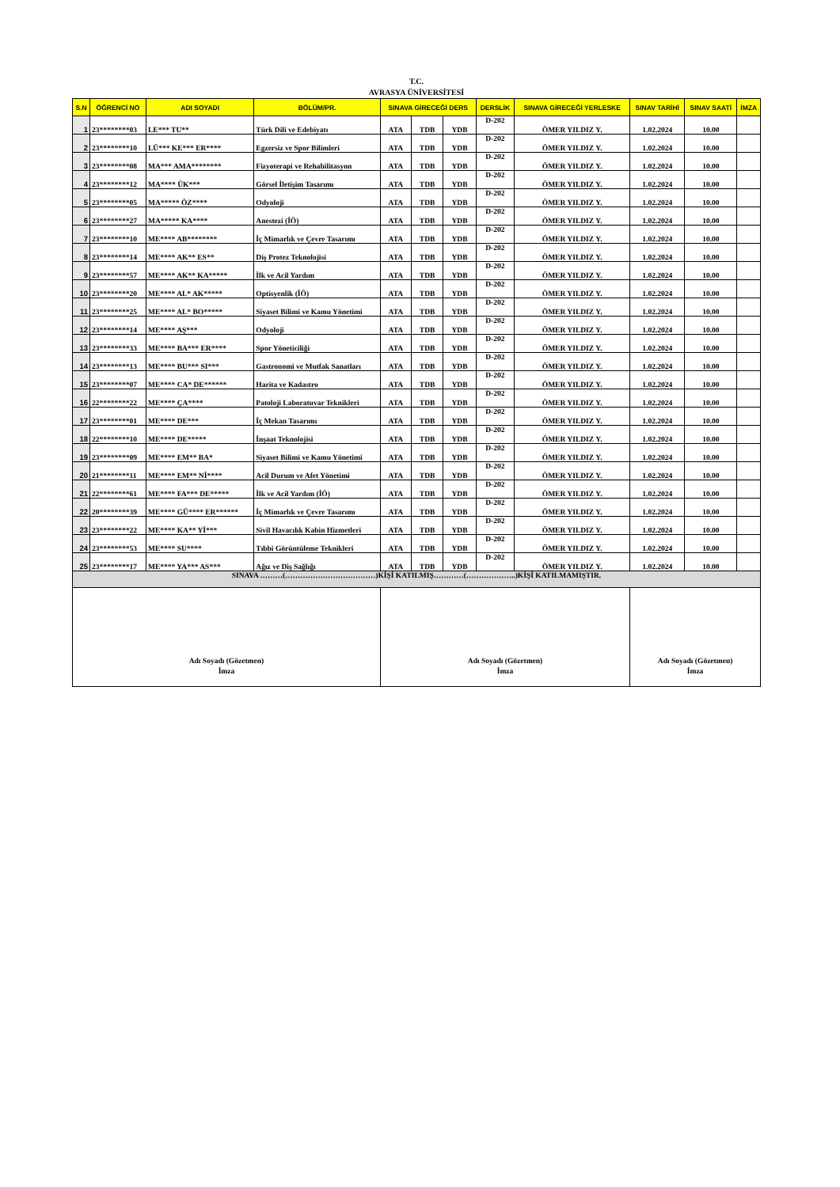T.C.
AVRASYA ÜNİVERSİTESİ
| S.N | ÖĞRENCİ NO | ADI SOYADI | BÖLÜM/PR. | SINAVA GİRECEĞİ DERS | | | DERSLİK | SINAVA GİRECEĞİ YERLESKE | SINAV TARİHİ | SINAV SAATİ | İMZA |
| --- | --- | --- | --- | --- | --- | --- | --- | --- | --- | --- | --- |
| 1 | 23********03 | LE*** TU** | Türk Dili ve Edebiyatı | ATA | TDB | YDB | D-202 | ÖMER YILDIZ Y. | 1.02.2024 | 10.00 | |
| 2 | 23********10 | LÜ*** KE*** ER**** | Egzersiz ve Spor Bilimleri | ATA | TDB | YDB | D-202 | ÖMER YILDIZ Y. | 1.02.2024 | 10.00 | |
| 3 | 23********08 | MA*** AMA******** | Fizyoterapi ve Rehabilitasyon | ATA | TDB | YDB | D-202 | ÖMER YILDIZ Y. | 1.02.2024 | 10.00 | |
| 4 | 23********12 | MA**** ÜK*** | Görsel İletişim Tasarımı | ATA | TDB | YDB | D-202 | ÖMER YILDIZ Y. | 1.02.2024 | 10.00 | |
| 5 | 23********05 | MA***** ÖZ**** | Odyoloji | ATA | TDB | YDB | D-202 | ÖMER YILDIZ Y. | 1.02.2024 | 10.00 | |
| 6 | 23********27 | MA***** KA**** | Anestezi (İÖ) | ATA | TDB | YDB | D-202 | ÖMER YILDIZ Y. | 1.02.2024 | 10.00 | |
| 7 | 23********10 | ME**** AB******** | İç Mimarlık ve Çevre Tasarımı | ATA | TDB | YDB | D-202 | ÖMER YILDIZ Y. | 1.02.2024 | 10.00 | |
| 8 | 23********14 | ME**** AK** ES** | Diş Protez Teknolojisi | ATA | TDB | YDB | D-202 | ÖMER YILDIZ Y. | 1.02.2024 | 10.00 | |
| 9 | 23********57 | ME**** AK** KA***** | İlk ve Acil Yardım | ATA | TDB | YDB | D-202 | ÖMER YILDIZ Y. | 1.02.2024 | 10.00 | |
| 10 | 23********20 | ME**** AL* AK***** | Optisyenlik (İÖ) | ATA | TDB | YDB | D-202 | ÖMER YILDIZ Y. | 1.02.2024 | 10.00 | |
| 11 | 23********25 | ME**** AL* BO***** | Siyaset Bilimi ve Kamu Yönetimi | ATA | TDB | YDB | D-202 | ÖMER YILDIZ Y. | 1.02.2024 | 10.00 | |
| 12 | 23********14 | ME**** AŞ*** | Odyoloji | ATA | TDB | YDB | D-202 | ÖMER YILDIZ Y. | 1.02.2024 | 10.00 | |
| 13 | 23********33 | ME**** BA*** ER**** | Spor Yöneticiliği | ATA | TDB | YDB | D-202 | ÖMER YILDIZ Y. | 1.02.2024 | 10.00 | |
| 14 | 23********13 | ME**** BU*** SI*** | Gastronomi ve Mutfak Sanatları | ATA | TDB | YDB | D-202 | ÖMER YILDIZ Y. | 1.02.2024 | 10.00 | |
| 15 | 23********07 | ME**** CA* DE****** | Harita ve Kadastro | ATA | TDB | YDB | D-202 | ÖMER YILDIZ Y. | 1.02.2024 | 10.00 | |
| 16 | 22********22 | ME**** ÇA**** | Patoloji Laboratuvar Teknikleri | ATA | TDB | YDB | D-202 | ÖMER YILDIZ Y. | 1.02.2024 | 10.00 | |
| 17 | 23********01 | ME**** DE*** | İç Mekan Tasarımı | ATA | TDB | YDB | D-202 | ÖMER YILDIZ Y. | 1.02.2024 | 10.00 | |
| 18 | 22********10 | ME**** DE***** | İnşaat Teknolojisi | ATA | TDB | YDB | D-202 | ÖMER YILDIZ Y. | 1.02.2024 | 10.00 | |
| 19 | 23********09 | ME**** EM** BA* | Siyaset Bilimi ve Kamu Yönetimi | ATA | TDB | YDB | D-202 | ÖMER YILDIZ Y. | 1.02.2024 | 10.00 | |
| 20 | 21********11 | ME**** EM** Nİ**** | Acil Durum ve Afet Yönetimi | ATA | TDB | YDB | D-202 | ÖMER YILDIZ Y. | 1.02.2024 | 10.00 | |
| 21 | 22********61 | ME**** FA*** DE***** | İlk ve Acil Yardım (İÖ) | ATA | TDB | YDB | D-202 | ÖMER YILDIZ Y. | 1.02.2024 | 10.00 | |
| 22 | 20********39 | ME**** GÜ**** ER****** | İç Mimarlık ve Çevre Tasarımı | ATA | TDB | YDB | D-202 | ÖMER YILDIZ Y. | 1.02.2024 | 10.00 | |
| 23 | 23********22 | ME**** KA** Yİ*** | Sivil Havacılık Kabin Hizmetleri | ATA | TDB | YDB | D-202 | ÖMER YILDIZ Y. | 1.02.2024 | 10.00 | |
| 24 | 23********53 | ME**** SU**** | Tıbbi Görüntüleme Teknikleri | ATA | TDB | YDB | D-202 | ÖMER YILDIZ Y. | 1.02.2024 | 10.00 | |
| 25 | 23********17 | ME**** YA*** AS*** | Ağız ve Diş Sağlığı | ATA | TDB | YDB | D-202 | ÖMER YILDIZ Y. | 1.02.2024 | 10.00 | |
| SINAVA ………(………………………………)KİŞİ KATILMIŞ…………(………………..)KİŞİ KATILMAMIŞTIR. | | | | | | | | | | | |
| Adı Soyadı (Gözetmen) İmza | | | | Adı Soyadı (Gözetmen) İmza | | | | | Adı Soyadı (Gözetmen) İmza | | |